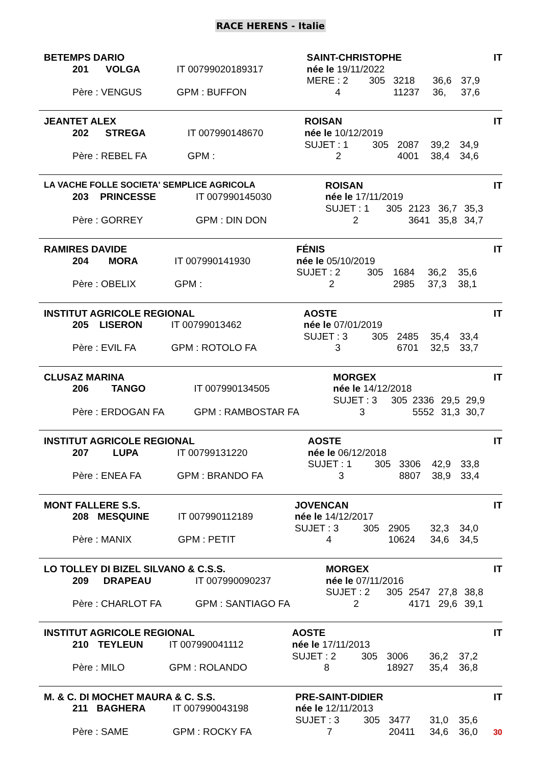RACE HERENS - Italie
| BETEMPS DARIO | | | | SAINT-CHRISTOPHE | | | | | IT |
| | 201 | VOLGA | IT 00799020189317 | née le 19/11/2022 | | | | | |
| | | | | MERE : 2 | 305 | 3218 | 36,6 | 37,9 | |
| | Père : VENGUS | | GPM : BUFFON | 4 | | 11237 | 36, | 37,6 | |
| JEANTET ALEX | | | | ROISAN | | | | | IT |
| | 202 | STREGA | IT 007990148670 | née le 10/12/2019 | | | | | |
| | | | | SUJET : 1 | 305 | 2087 | 39,2 | 34,9 | |
| | Père : REBEL FA | | GPM : | 2 | | 4001 | 38,4 | 34,6 | |
| LA VACHE FOLLE SOCIETA' SEMPLICE AGRICOLA | | | | ROISAN | | | | | IT |
| | 203 | PRINCESSE | IT 007990145030 | née le 17/11/2019 | | | | | |
| | | | | SUJET : 1 | 305 | 2123 | 36,7 | 35,3 | |
| | Père : GORREY | | GPM : DIN DON | 2 | | 3641 | 35,8 | 34,7 | |
| RAMIRES DAVIDE | | | | FÉNIS | | | | | IT |
| | 204 | MORA | IT 007990141930 | née le 05/10/2019 | | | | | |
| | | | | SUJET : 2 | 305 | 1684 | 36,2 | 35,6 | |
| | Père : OBELIX | | GPM : | 2 | | 2985 | 37,3 | 38,1 | |
| INSTITUT AGRICOLE REGIONAL | | | | AOSTE | | | | | IT |
| | 205 | LISERON | IT 00799013462 | née le 07/01/2019 | | | | | |
| | | | | SUJET : 3 | 305 | 2485 | 35,4 | 33,4 | |
| | Père : EVIL FA | | GPM : ROTOLO FA | 3 | | 6701 | 32,5 | 33,7 | |
| CLUSAZ MARINA | | | | MORGEX | | | | | IT |
| | 206 | TANGO | IT 007990134505 | née le 14/12/2018 | | | | | |
| | | | | SUJET : 3 | 305 | 2336 | 29,5 | 29,9 | |
| | Père : ERDOGAN FA | | GPM : RAMBOSTAR FA | 3 | | 5552 | 31,3 | 30,7 | |
| INSTITUT AGRICOLE REGIONAL | | | | AOSTE | | | | | IT |
| | 207 | LUPA | IT 00799131220 | née le 06/12/2018 | | | | | |
| | | | | SUJET : 1 | 305 | 3306 | 42,9 | 33,8 | |
| | Père : ENEA FA | | GPM : BRANDO FA | 3 | | 8807 | 38,9 | 33,4 | |
| MONT FALLERE S.S. | | | | JOVENCAN | | | | | IT |
| | 208 | MESQUINE | IT 007990112189 | née le 14/12/2017 | | | | | |
| | | | | SUJET : 3 | 305 | 2905 | 32,3 | 34,0 | |
| | Père : MANIX | | GPM : PETIT | 4 | | 10624 | 34,6 | 34,5 | |
| LO TOLLEY DI BIZEL SILVANO & C.S.S. | | | | MORGEX | | | | | IT |
| | 209 | DRAPEAU | IT 007990090237 | née le 07/11/2016 | | | | | |
| | | | | SUJET : 2 | 305 | 2547 | 27,8 | 38,8 | |
| | Père : CHARLOT FA | | GPM : SANTIAGO FA | 2 | | 4171 | 29,6 | 39,1 | |
| INSTITUT AGRICOLE REGIONAL | | | | AOSTE | | | | | IT |
| | 210 | TEYLEUN | IT 007990041112 | née le 17/11/2013 | | | | | |
| | | | | SUJET : 2 | 305 | 3006 | 36,2 | 37,2 | |
| | Père : MILO | | GPM : ROLANDO | 8 | | 18927 | 35,4 | 36,8 | |
| M. & C. DI MOCHET MAURA & C. S.S. | | | | PRE-SAINT-DIDIER | | | | | IT |
| | 211 | BAGHERA | IT 007990043198 | née le 12/11/2013 | | | | | |
| | | | | SUJET : 3 | 305 | 3477 | 31,0 | 35,6 | |
| | Père : SAME | | GPM : ROCKY FA | 7 | | 20411 | 34,6 | 36,0 | 30 |